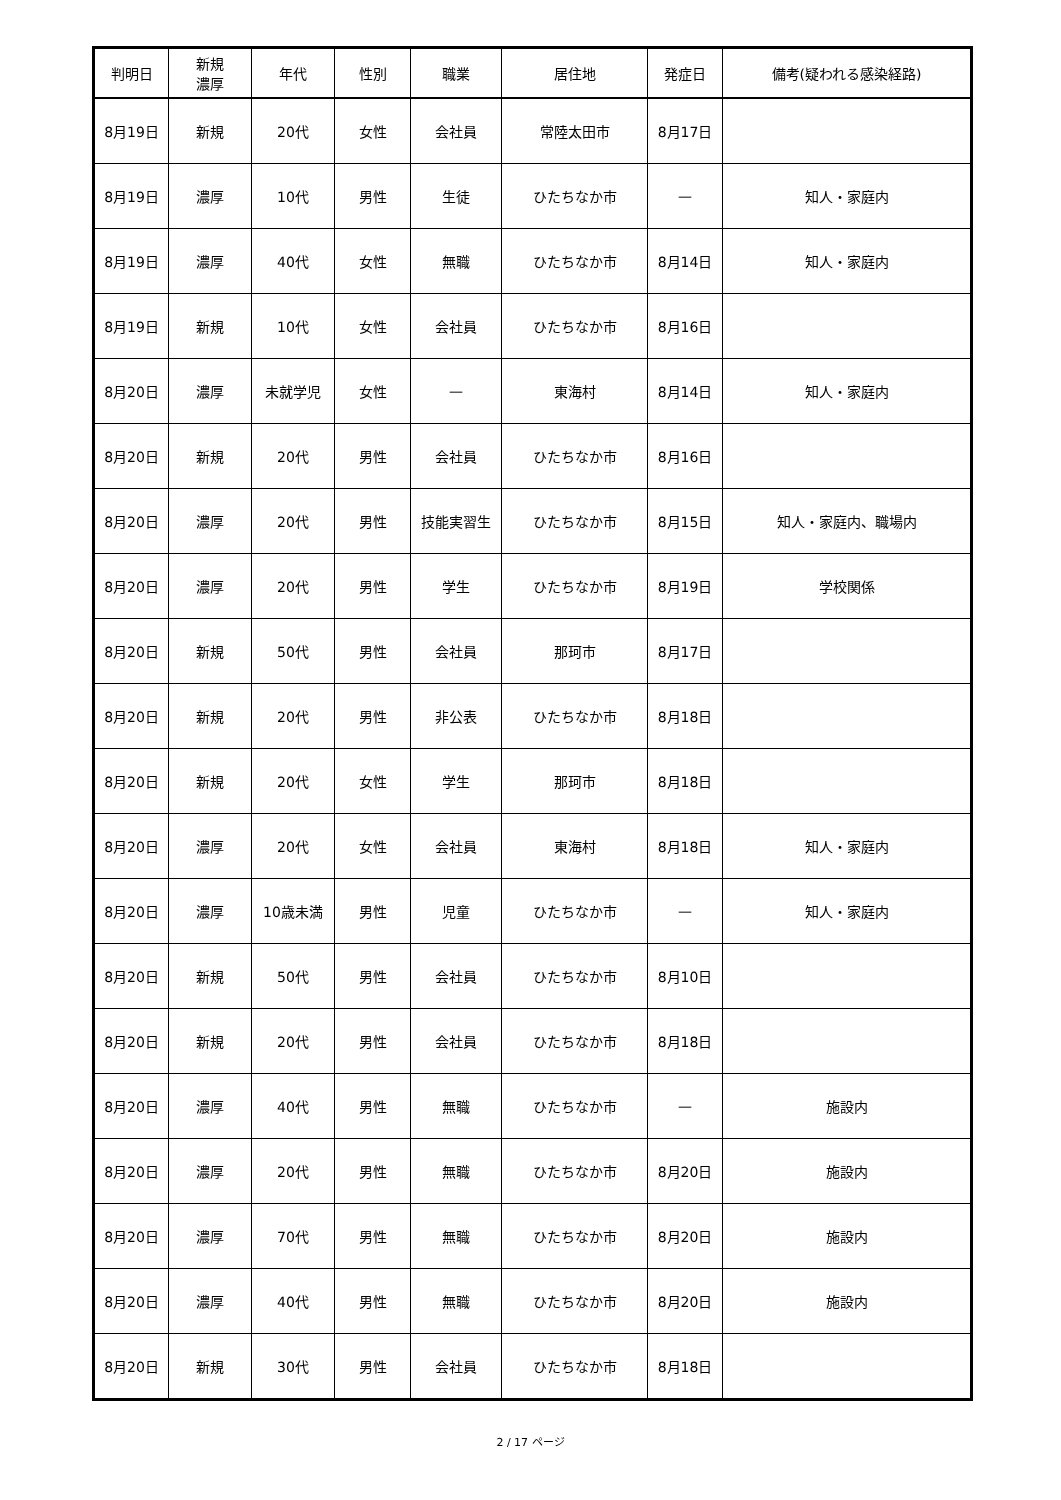| 判明日 | 新規 濃厚 | 年代 | 性別 | 職業 | 居住地 | 発症日 | 備考(疑われる感染経路) |
| --- | --- | --- | --- | --- | --- | --- | --- |
| 8月19日 | 新規 | 20代 | 女性 | 会社員 | 常陸太田市 | 8月17日 | |
| 8月19日 | 濃厚 | 10代 | 男性 | 生徒 | ひたちなか市 | — | 知人・家庭内 |
| 8月19日 | 濃厚 | 40代 | 女性 | 無職 | ひたちなか市 | 8月14日 | 知人・家庭内 |
| 8月19日 | 新規 | 10代 | 女性 | 会社員 | ひたちなか市 | 8月16日 | |
| 8月20日 | 濃厚 | 未就学児 | 女性 | — | 東海村 | 8月14日 | 知人・家庭内 |
| 8月20日 | 新規 | 20代 | 男性 | 会社員 | ひたちなか市 | 8月16日 | |
| 8月20日 | 濃厚 | 20代 | 男性 | 技能実習生 | ひたちなか市 | 8月15日 | 知人・家庭内、職場内 |
| 8月20日 | 濃厚 | 20代 | 男性 | 学生 | ひたちなか市 | 8月19日 | 学校関係 |
| 8月20日 | 新規 | 50代 | 男性 | 会社員 | 那珂市 | 8月17日 | |
| 8月20日 | 新規 | 20代 | 男性 | 非公表 | ひたちなか市 | 8月18日 | |
| 8月20日 | 新規 | 20代 | 女性 | 学生 | 那珂市 | 8月18日 | |
| 8月20日 | 濃厚 | 20代 | 女性 | 会社員 | 東海村 | 8月18日 | 知人・家庭内 |
| 8月20日 | 濃厚 | 10歳未満 | 男性 | 児童 | ひたちなか市 | — | 知人・家庭内 |
| 8月20日 | 新規 | 50代 | 男性 | 会社員 | ひたちなか市 | 8月10日 | |
| 8月20日 | 新規 | 20代 | 男性 | 会社員 | ひたちなか市 | 8月18日 | |
| 8月20日 | 濃厚 | 40代 | 男性 | 無職 | ひたちなか市 | — | 施設内 |
| 8月20日 | 濃厚 | 20代 | 男性 | 無職 | ひたちなか市 | 8月20日 | 施設内 |
| 8月20日 | 濃厚 | 70代 | 男性 | 無職 | ひたちなか市 | 8月20日 | 施設内 |
| 8月20日 | 濃厚 | 40代 | 男性 | 無職 | ひたちなか市 | 8月20日 | 施設内 |
| 8月20日 | 新規 | 30代 | 男性 | 会社員 | ひたちなか市 | 8月18日 | |
2 / 17 ページ